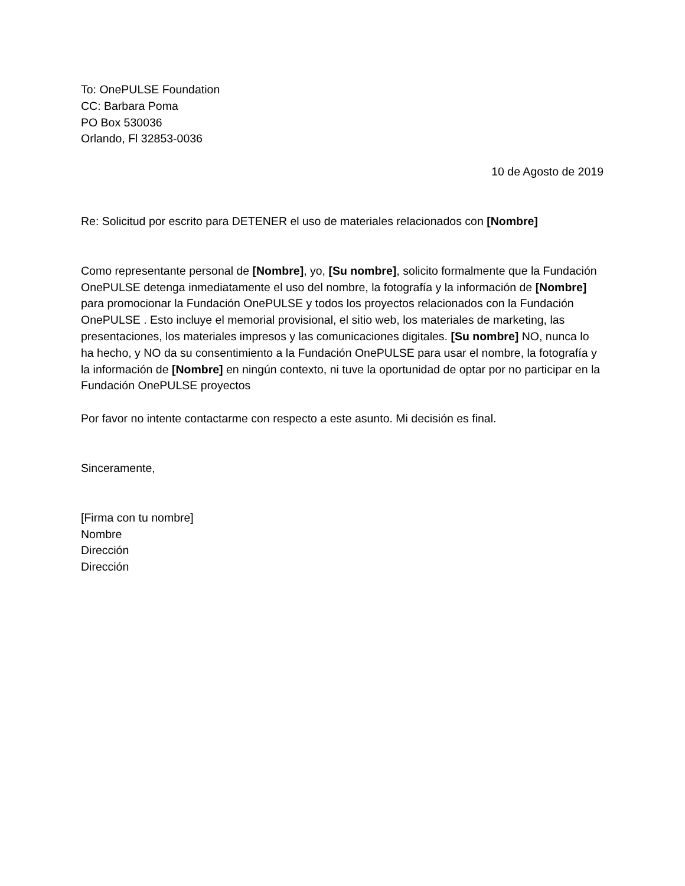To: OnePULSE Foundation
CC: Barbara Poma
PO Box 530036
Orlando, Fl 32853-0036
10 de Agosto de 2019
Re: Solicitud por escrito para DETENER el uso de materiales relacionados con [Nombre]
Como representante personal de [Nombre], yo, [Su nombre], solicito formalmente que la Fundación OnePULSE detenga inmediatamente el uso del nombre, la fotografía y la información de [Nombre] para promocionar la Fundación OnePULSE y todos los proyectos relacionados con la Fundación OnePULSE . Esto incluye el memorial provisional, el sitio web, los materiales de marketing, las presentaciones, los materiales impresos y las comunicaciones digitales. [Su nombre] NO, nunca lo ha hecho, y NO da su consentimiento a la Fundación OnePULSE para usar el nombre, la fotografía y la información de [Nombre] en ningún contexto, ni tuve la oportunidad de optar por no participar en la Fundación OnePULSE proyectos
Por favor no intente contactarme con respecto a este asunto. Mi decisión es final.
Sinceramente,
[Firma con tu nombre]
Nombre
Dirección
Dirección